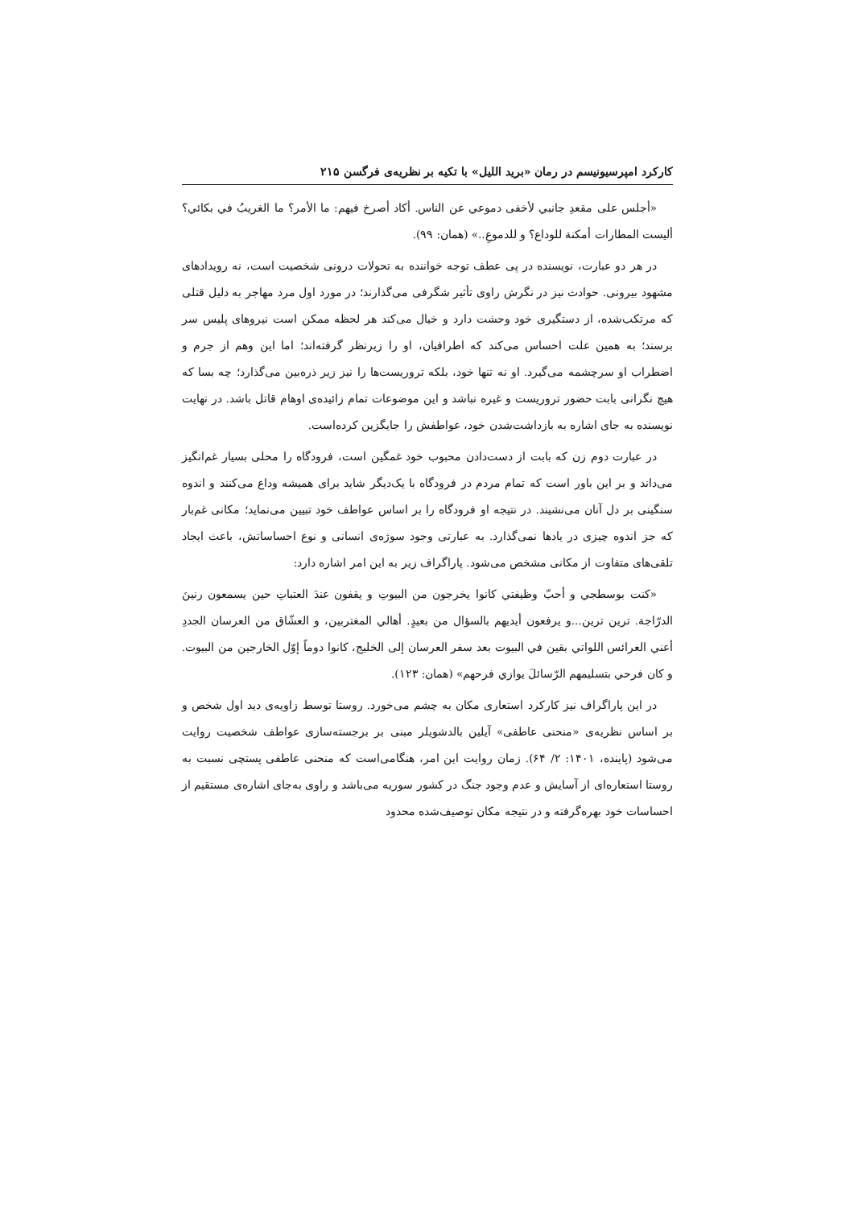کارکرد امپرسیونیسم در رمان «برید اللیل» با تکیه بر نظریه‌ی فرگسن ۲۱۵
«أجلس علی مقعدِ جانبي لأخفی دموعي عن الناس. أکاد أصرخ فیهم: ما الأمر؟ ما الغریبُ في بکائي؟ ألیست المطارات أمکنة للوداع؟ و للدموعِ..» (همان: ۹۹).
در هر دو عبارت، نویسنده در پی عطف توجه خواننده به تحولات درونی شخصیت است، نه رویدادهای مشهود بیرونی. حوادث نیز در نگرش راوی تأثیر شگرفی می‌گذارند؛ در مورد اول مرد مهاجر به دلیل قتلی که مرتکب‌شده، از دستگیری خود وحشت دارد و خیال می‌کند هر لحظه ممکن است نیروهای پلیس سر برسند؛ به همین علت احساس می‌کند که اطرافیان، او را زیرنظر گرفته‌اند؛ اما این وهم از جرم و اضطراب او سرچشمه می‌گیرد. او نه تنها خود، بلکه تروریست‌ها را نیز زیر ذره‌بین می‌گذارد؛ چه بسا که هیچ نگرانی بابت حضور تروریست و غیره نباشد و این موضوعات تمام زائیده‌ی اوهام قاتل باشد. در نهایت نویسنده به جای اشاره به بازداشت‌شدن خود، عواطفش را جایگزین کرده‌است.
در عبارت دوم زن که بابت از دست‌دادن محبوب خود غمگین است، فرودگاه را محلی بسیار غم‌انگیز می‌داند و بر این باور است که تمام مردم در فرودگاه با یک‌دیگر شاید برای همیشه وداع می‌کنند و اندوه سنگینی بر دل آنان می‌نشیند. در نتیجه او فرودگاه را بر اساس عواطف خود تبیین می‌نماید؛ مکانی غم‌بار که جز اندوه چیزی در یادها نمی‌گذارد. به عبارتی وجود سوژه‌ی انسانی و نوع احساساتش، باعث ایجاد تلقی‌های متفاوت از مکانی مشخص می‌شود. پاراگراف زیر به این امر اشاره دارد:
«کنت بوسطجي و أحبّ وظیفتي کانوا یخرجون من البیوتِ و یقفون عندَ العتباتِ حین یسمعون رنینَ الدرّاجة. ترین ترین...و یرفعون أیدیهم بالسؤال من بعیدٍ. أهالي المغتربین، و العشّاق من العرسان الجددِ أعني العرائس اللواتي بقین في البیوت بعد سفر العرسان إلی الخلیج، کانوا دوماً إوّل الخارجین من البیوت. و کان فرحي بتسلیمهم الرّسائلَ یوازي فرحهم» (همان: ۱۲۳).
در این پاراگراف نیز کارکرد استعاری مکان به چشم می‌خورد. روستا توسط زاویه‌ی دید اول شخص و بر اساس نظریه‌ی «منحنی عاطفی» آیلین بالدشویلر مبنی بر برجسته‌سازی عواطف شخصیت روایت می‌شود (پاینده، ۱۴۰۱: ۲/ ۶۴). زمان روایت این امر، هنگامی‌است که منحنی عاطفی پستچی نسبت به روستا استعاره‌ای از آسایش و عدم وجود جنگ در کشور سوریه می‌باشد و راوی به‌جای اشاره‌ی مستقیم از احساسات خود بهره‌گرفته و در نتیجه مکان توصیف‌شده محدود